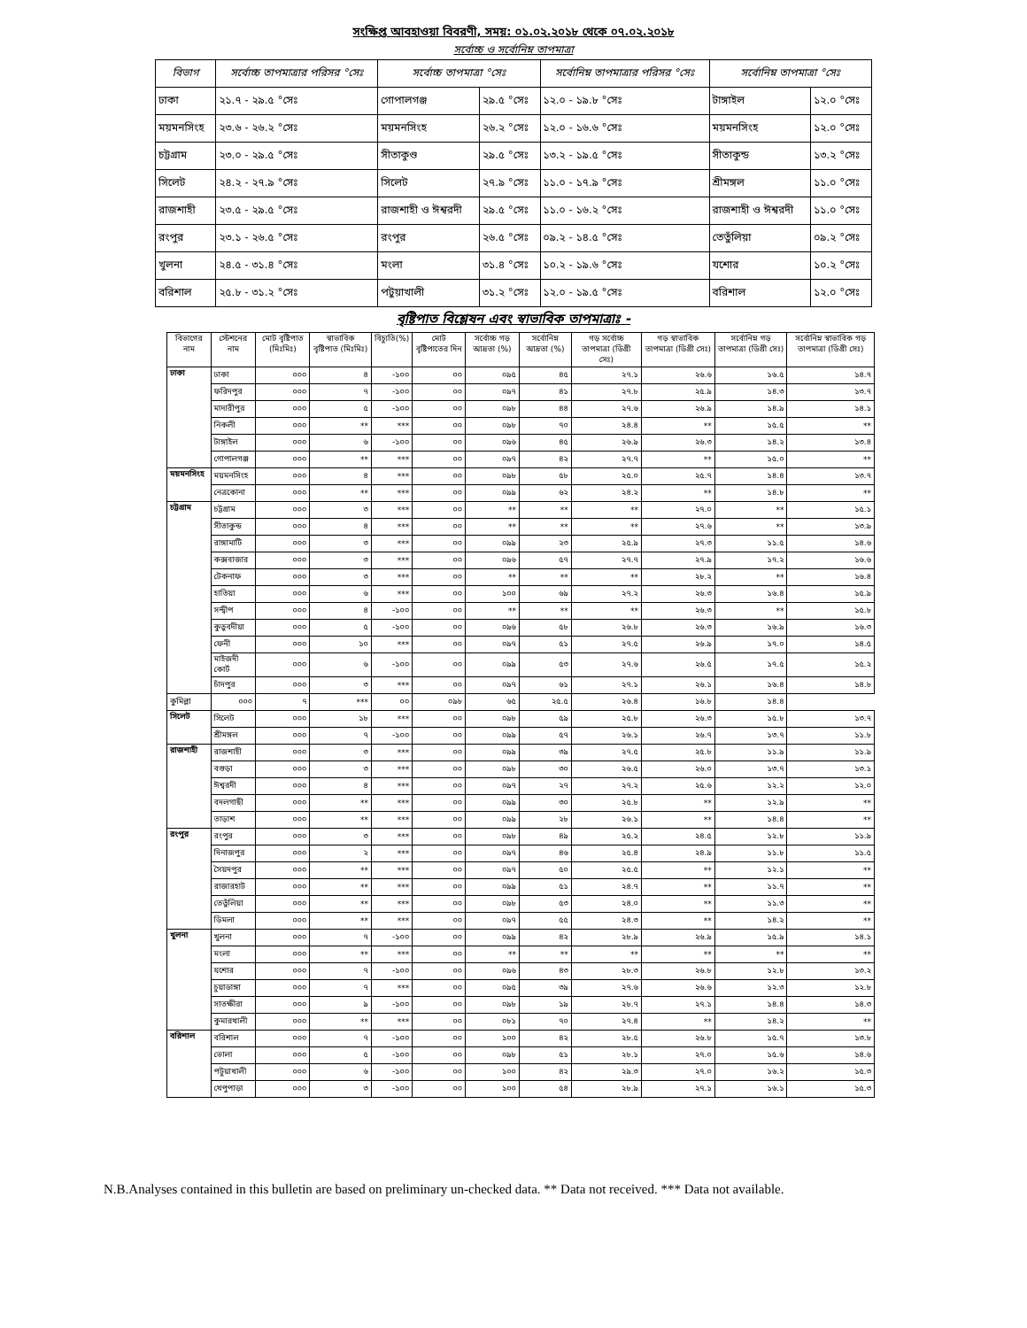সংক্ষিপ্ত আবহাওয়া বিবরণী, সময়: ০১.০২.২০১৮ থেকে ০৭.০২.২০১৮
সর্বোচ্চ ও সর্বোনিম্ন তাপমাত্রা
| বিভাগ | সর্বোচ্চ তাপমাত্রার পরিসর °সেঃ | সর্বোচ্চ তাপমাত্রা °সেঃ | | সর্বোনিম্ন তাপমাত্রার পরিসর °সেঃ | সর্বোনিম্ন তাপমাত্রা °সেঃ | |
| --- | --- | --- | --- | --- | --- | --- |
| ঢাকা | ২১.৭ - ২৯.৫ °সেঃ | গোপালগঞ্জ | ২৯.৫ °সেঃ | ১২.০ - ১৯.৮ °সেঃ | টাঙ্গাইল | ১২.০ °সেঃ |
| ময়মনসিংহ | ২৩.৬ - ২৬.২ °সেঃ | ময়মনসিংহ | ২৬.২ °সেঃ | ১২.০ - ১৬.৬ °সেঃ | ময়মনসিংহ | ১২.০ °সেঃ |
| চট্টগ্রাম | ২৩.০ - ২৯.৫ °সেঃ | সীতাকুণ্ড | ২৯.৫ °সেঃ | ১৩.২ - ১৯.৫ °সেঃ | সীতাকুন্ড | ১৩.২ °সেঃ |
| সিলেট | ২৪.২ - ২৭.৯ °সেঃ | সিলেট | ২৭.৯ °সেঃ | ১১.০ - ১৭.৯ °সেঃ | শ্রীমঙ্গল | ১১.০ °সেঃ |
| রাজশাহী | ২৩.৫ - ২৯.৫ °সেঃ | রাজশাহী ও ঈশ্বরদী | ২৯.৫ °সেঃ | ১১.০ - ১৬.২ °সেঃ | রাজশাহী ও ঈশ্বরদী | ১১.০ °সেঃ |
| রংপুর | ২৩.১ - ২৬.৫ °সেঃ | রংপুর | ২৬.৫ °সেঃ | ০৯.২ - ১৪.৫ °সেঃ | তেতুঁলিয়া | ০৯.২ °সেঃ |
| খুলনা | ২৪.৫ - ৩১.৪ °সেঃ | মংলা | ৩১.৪ °সেঃ | ১০.২ - ১৯.৬ °সেঃ | যশোর | ১০.২ °সেঃ |
| বরিশাল | ২৫.৮ - ৩১.২ °সেঃ | পটুয়াখালী | ৩১.২ °সেঃ | ১২.০ - ১৯.৫ °সেঃ | বরিশাল | ১২.০ °সেঃ |
বৃষ্টিপাত বিশ্লেষন এবং স্বাভাবিক তাপমাত্রাঃ -
| বিভাগের নাম | স্টেশনের নাম | মোট বৃষ্টিপাত (মিঃমিঃ) | স্বাভাবিক বৃষ্টিপাত (মিঃমিঃ) | বিচ্যুতি(%) | মোট বৃষ্টিপাতের দিন | সর্বোচ্চ গড় আদ্রতা (%) | সর্বোনিম্ন আদ্রতা (%) | গড় সর্বোচ্চ তাপমাত্রা (ডিগ্রী সেঃ) | গড় স্বাভাবিক তাপমাত্রা (ডিগ্রী সেঃ) | সর্বোনিম্ন গড় তাপমাত্রা (ডিগ্রী সেঃ) | সর্বোনিম্ন স্বাভাবিক গড় তাপমাত্রা (ডিগ্রী সেঃ) |
| --- | --- | --- | --- | --- | --- | --- | --- | --- | --- | --- | --- |
| ঢাকা | ঢাকা | ০০০ | ৪ | -১০০ | ০০ | ০৯৫ | ৪৫ | ২৭.১ | ২৬.৬ | ১৬.৫ | ১৪.৭ |
| | ফরিদপুর | ০০০ | ৭ | -১০০ | ০০ | ০৯৭ | ৪১ | ২৭.৮ | ২৫.৯ | ১৪.৩ | ১৩.৭ |
| | মাদারীপুর | ০০০ | ৫ | -১০০ | ০০ | ০৯৮ | ৪৪ | ২৭.৬ | ২৬.৯ | ১৪.৯ | ১৪.১ |
| | নিকলী | ০০০ | ** | *** | ০০ | ০৯৮ | ৭০ | ২৪.৪ | ** | ১৫.৫ | ** |
| | টাঙ্গাইল | ০০০ | ৬ | -১০০ | ০০ | ০৯৬ | ৪৫ | ২৬.৯ | ২৬.৩ | ১৪.২ | ১৩.৪ |
| | গোপালগঞ্জ | ০০০ | ** | *** | ০০ | ০৯৭ | ৪২ | ২৭.৭ | ** | ১৫.০ | ** |
| ময়মনসিংহ | ময়মনসিংহ | ০০০ | ৪ | *** | ০০ | ০৯৮ | ৫৮ | ২৫.০ | ২৫.৭ | ১৪.৪ | ১৩.৭ |
| | নেত্রকোনা | ০০০ | ** | *** | ০০ | ০৯৯ | ৬২ | ২৪.২ | ** | ১৪.৮ | ** |
| চট্টগ্রাম | চট্টগ্রাম | ০০০ | ৩ | *** | ০০ | ** | ** | ** | ২৭.০ | ** | ১৫.১ |
| | সীতাকুন্ড | ০০০ | ৪ | *** | ০০ | ** | ** | ** | ২৭.৬ | ** | ১৩.৯ |
| | রাঙ্গামাটি | ০০০ | ৩ | *** | ০০ | ০৯৯ | ২৩ | ২৫.৯ | ২৭.৩ | ১১.৫ | ১৪.৬ |
| | কক্সবাজার | ০০০ | ৩ | *** | ০০ | ০৯৬ | ৫৭ | ২৭.৭ | ২৭.৯ | ১৭.২ | ১৬.৬ |
| | টেকনাফ | ০০০ | ৩ | *** | ০০ | ** | ** | ** | ২৮.২ | ** | ১৬.৪ |
| | হাতিয়া | ০০০ | ৬ | *** | ০০ | ১০০ | ৬৯ | ২৭.২ | ২৬.৩ | ১৬.৪ | ১৫.৯ |
| | সন্দ্বীপ | ০০০ | ৪ | -১০০ | ০০ | ** | ** | ** | ২৬.৩ | ** | ১৫.৮ |
| | কুতুবদীয়া | ০০০ | ৫ | -১০০ | ০০ | ০৯৬ | ৫৮ | ২৬.৮ | ২৬.৩ | ১৬.৯ | ১৬.৩ |
| | ফেনী | ০০০ | ১০ | *** | ০০ | ০৯৭ | ৫১ | ২৭.৫ | ২৬.৯ | ১৭.০ | ১৪.৫ |
| | মাইজদী কোর্ট | ০০০ | ৬ | -১০০ | ০০ | ০৯৯ | ৫৩ | ২৭.৬ | ২৬.৫ | ১৭.৫ | ১৫.২ |
| | চাঁদপুর | ০০০ | ৩ | *** | ০০ | ০৯৭ | ৬১ | ২৭.১ | ২৬.১ | ১৬.৪ | ১৪.৮ |
| কুমিল্লা | ০০০ | ৭ | *** | ০০ | ০৯৮ | ৬৫ | ২৫.৫ | ২৬.৪ | ১৬.৮ | ১৪.৪ | |
| সিলেট | সিলেট | ০০০ | ১৮ | *** | ০০ | ০৯৮ | ৫৯ | ২৫.৮ | ২৬.৩ | ১৫.৮ | ১৩.৭ |
| | শ্রীমঙ্গল | ০০০ | ৭ | -১০০ | ০০ | ০৯৯ | ৫৭ | ২৬.১ | ২৬.৭ | ১৩.৭ | ১১.৮ |
| রাজশাহী | রাজশাহী | ০০০ | ৩ | *** | ০০ | ০৯৯ | ৩৯ | ২৭.৫ | ২৫.৮ | ১১.৯ | ১১.৯ |
| | বগুড়া | ০০০ | ৩ | *** | ০০ | ০৯৮ | ৩০ | ২৬.৫ | ২৬.০ | ১৩.৭ | ১৩.১ |
| | ঈশ্বরদী | ০০০ | ৪ | *** | ০০ | ০৯৭ | ২৭ | ২৭.২ | ২৫.৬ | ১২.২ | ১২.০ |
| | বদলগাছী | ০০০ | ** | *** | ০০ | ০৯৯ | ৩০ | ২৫.৮ | ** | ১২.৯ | ** |
| | তাড়াশ | ০০০ | ** | *** | ০০ | ০৯৯ | ২৮ | ২৬.১ | ** | ১৪.৪ | ** |
| রংপুর | রংপুর | ০০০ | ৩ | *** | ০০ | ০৯৮ | ৪৯ | ২৫.২ | ২৪.৫ | ১২.৮ | ১১.৯ |
| | দিনাজপুর | ০০০ | ২ | *** | ০০ | ০৯৭ | ৪৬ | ২৫.৪ | ২৪.৯ | ১১.৮ | ১১.৫ |
| | সৈয়দপুর | ০০০ | ** | *** | ০০ | ০৯৭ | ৫০ | ২৫.৫ | ** | ১২.১ | ** |
| | রাজারহাট | ০০০ | ** | *** | ০০ | ০৯৯ | ৫১ | ২৪.৭ | ** | ১১.৭ | ** |
| | তেতুঁলিয়া | ০০০ | ** | *** | ০০ | ০৯৮ | ৫৩ | ২৪.০ | ** | ১১.৩ | ** |
| | ডিমলা | ০০০ | ** | *** | ০০ | ০৯৭ | ৫৫ | ২৪.৩ | ** | ১৪.২ | ** |
| খুলনা | খুলনা | ০০০ | ৭ | -১০০ | ০০ | ০৯৯ | ৪২ | ২৮.৯ | ২৬.৯ | ১৫.৯ | ১৪.১ |
| | মংলা | ০০০ | ** | *** | ০০ | ** | ** | ** | ** | ** | ** |
| | যশোর | ০০০ | ৭ | -১০০ | ০০ | ০৯৬ | ৪৩ | ২৮.৩ | ২৬.৮ | ১২.৮ | ১৩.২ |
| | চুয়াডাঙ্গা | ০০০ | ৭ | *** | ০০ | ০৯৫ | ৩৯ | ২৭.৬ | ২৬.৬ | ১২.৩ | ১২.৮ |
| | সাতক্ষীরা | ০০০ | ৯ | -১০০ | ০০ | ০৯৮ | ১৯ | ২৮.৭ | ২৭.১ | ১৪.৪ | ১৪.৩ |
| | কুমারখালী | ০০০ | ** | *** | ০০ | ০৮১ | ৭০ | ২৭.৪ | ** | ১৪.২ | ** |
| বরিশাল | বরিশাল | ০০০ | ৭ | -১০০ | ০০ | ১০০ | ৪২ | ২৮.৫ | ২৬.৮ | ১৫.৭ | ১৩.৮ |
| | ভোলা | ০০০ | ৫ | -১০০ | ০০ | ০৯৮ | ৫১ | ২৮.১ | ২৭.০ | ১৫.৬ | ১৪.৬ |
| | পটুয়াখালী | ০০০ | ৬ | -১০০ | ০০ | ১০০ | ৪২ | ২৯.৩ | ২৭.০ | ১৬.২ | ১৫.৩ |
| | খেপুপাড়া | ০০০ | ৩ | -১০০ | ০০ | ১০০ | ৫৪ | ২৮.৯ | ২৭.১ | ১৬.১ | ১৫.৩ |
N.B.Analyses contained in this bulletin are based on preliminary un-checked data. ** Data not received. *** Data not available.